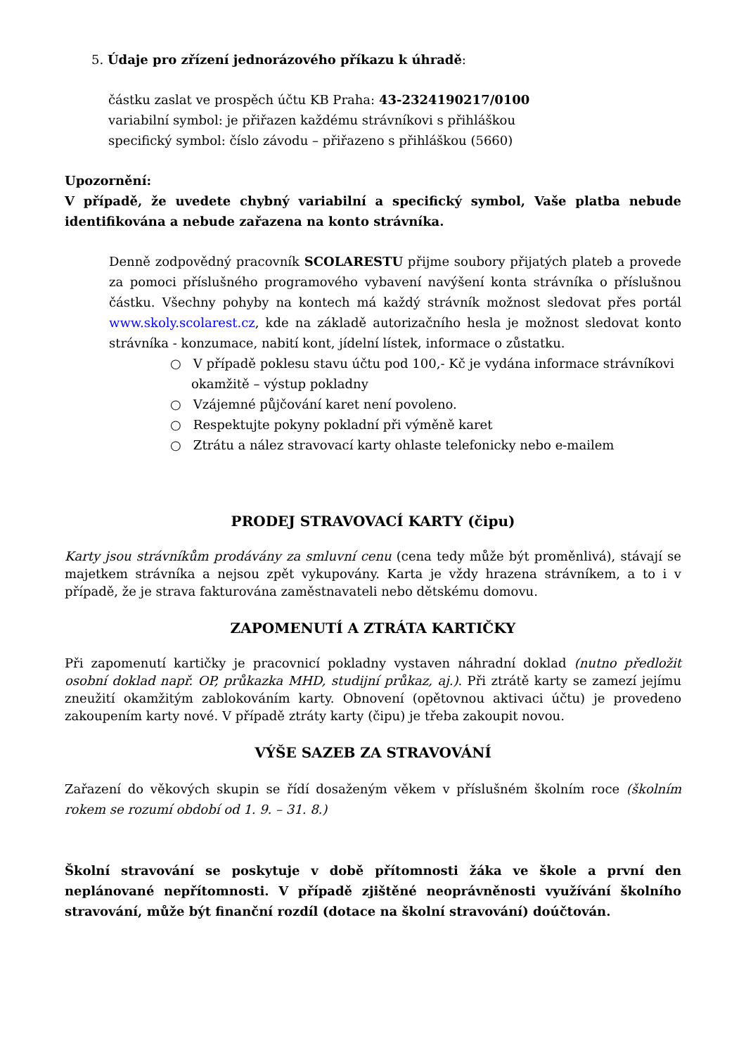5. Údaje pro zřízení jednorázového příkazu k úhradě:
částku zaslat ve prospěch účtu KB Praha: 43-2324190217/0100
variabilní symbol: je přiřazen každému strávníkovi s přihláškou
specifický symbol: číslo závodu – přiřazeno s přihláškou (5660)
Upozornění:
V případě, že uvedete chybný variabilní a specifický symbol, Vaše platba nebude identifikována a nebude zařazena na konto strávníka.
Denně zodpovědný pracovník SCOLARESTU přijme soubory přijatých plateb a provede za pomoci příslušného programového vybavení navýšení konta strávníka o příslušnou částku. Všechny pohyby na kontech má každý strávník možnost sledovat přes portál www.skoly.scolarest.cz, kde na základě autorizačního hesla je možnost sledovat konto strávníka - konzumace, nabití kont, jídelní lístek, informace o zůstatku.
○ V případě poklesu stavu účtu pod 100,- Kč je vydána informace strávníkovi okamžitě – výstup pokladny
○ Vzájemné půjčování karet není povoleno.
○ Respektujte pokyny pokladní při výměně karet
○ Ztrátu a nález stravovací karty ohlaste telefonicky nebo e-mailem
PRODEJ STRAVOVACÍ KARTY (čipu)
Karty jsou strávníkům prodávány za smluvní cenu (cena tedy může být proměnlivá), stávají se majetkem strávníka a nejsou zpět vykupovány. Karta je vždy hrazena strávníkem, a to i v případě, že je strava fakturována zaměstnavateli nebo dětskému domovu.
ZAPOMENUTÍ A ZTRÁTA KARTIČKY
Při zapomenutí kartičky je pracovnicí pokladny vystaven náhradní doklad (nutno předložit osobní doklad např. OP, průkazka MHD, studijní průkaz, aj.). Při ztrátě karty se zamezí jejímu zneužití okamžitým zablokováním karty. Obnovení (opětovnou aktivaci účtu) je provedeno zakoupením karty nové. V případě ztráty karty (čipu) je třeba zakoupit novou.
VÝŠE SAZEB ZA STRAVOVÁNÍ
Zařazení do věkových skupin se řídí dosaženým věkem v příslušném školním roce (školním rokem se rozumí období od 1. 9. – 31. 8.)
Školní stravování se poskytuje v době přítomnosti žáka ve škole a první den neplánované nepřítomnosti. V případě zjištěné neoprávněnosti využívání školního stravování, může být finanční rozdíl (dotace na školní stravování) doúčtován.